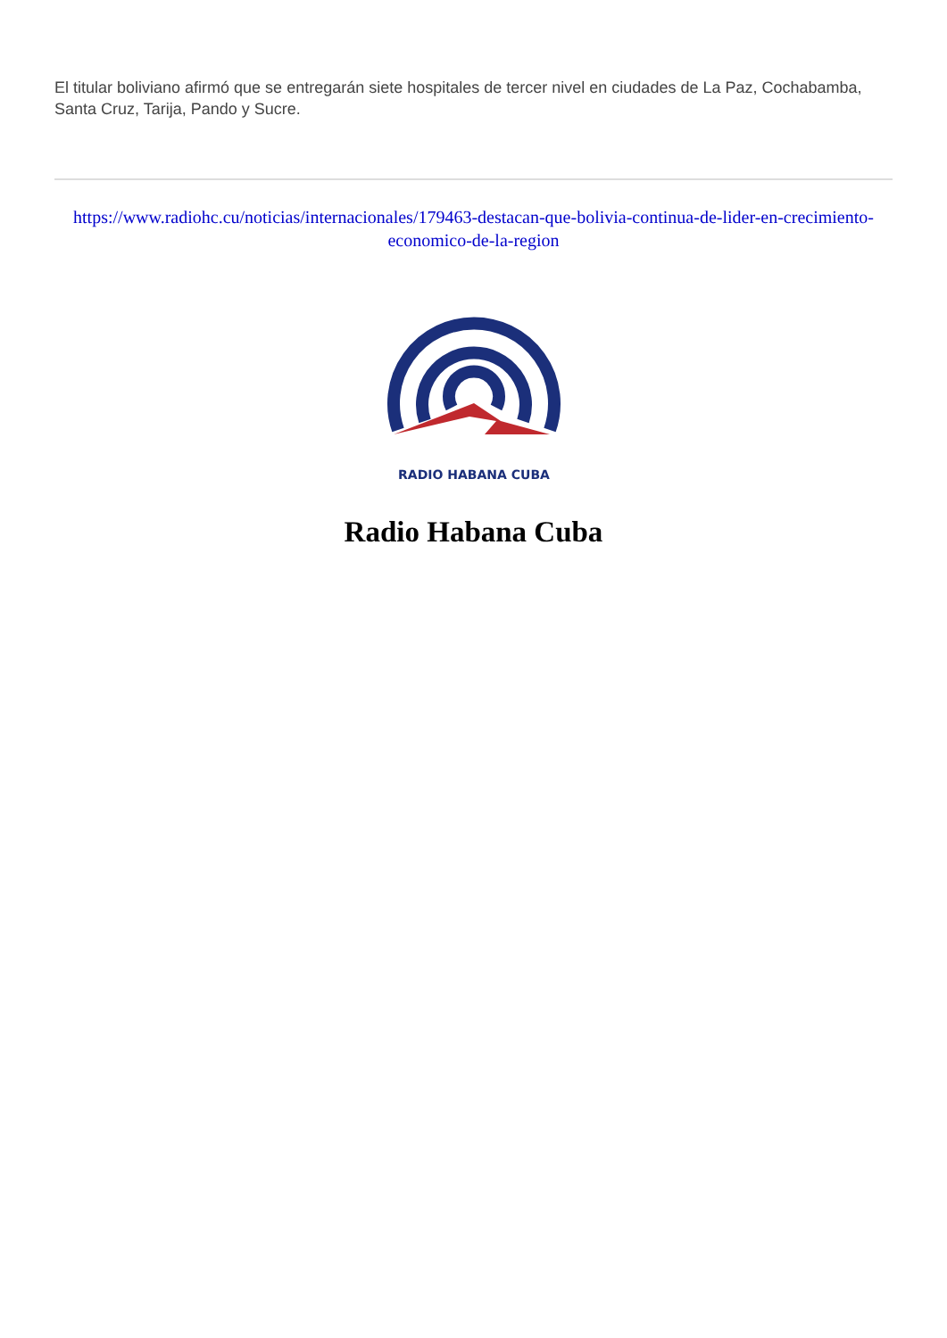El titular boliviano afirmó que se entregarán siete hospitales de tercer nivel en ciudades de La Paz, Cochabamba, Santa Cruz, Tarija, Pando y Sucre.
https://www.radiohc.cu/noticias/internacionales/179463-destacan-que-bolivia-continua-de-lider-en-crecimiento-economico-de-la-region
RADIO HABANA CUBA
Radio Habana Cuba